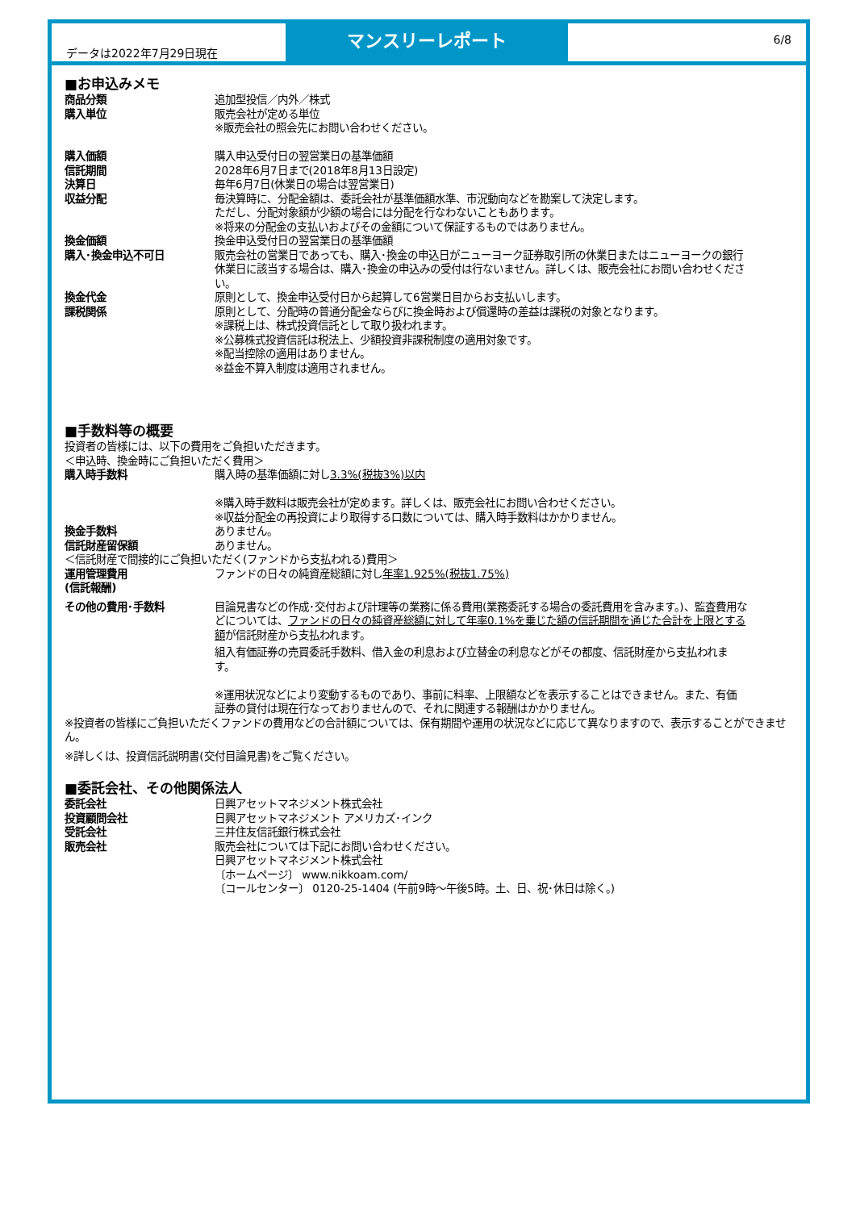データは2022年7月29日現在
マンスリーレポート
6/8
■お申込みメモ
| 商品分類 | 追加型投信／内外／株式 |
| 購入単位 | 販売会社が定める単位 ※販売会社の照会先にお問い合わせください。 |
| 購入価額 | 購入申込受付日の翌営業日の基準価額 |
| 信託期間 | 2028年6月7日まで(2018年8月13日設定) |
| 決算日 | 毎年6月7日(休業日の場合は翌営業日) |
| 収益分配 | 毎決算時に、分配金額は、委託会社が基準価額水準、市況動向などを勘案して決定します。 ただし、分配対象額が少額の場合には分配を行なわないこともあります。 ※将来の分配金の支払いおよびその金額について保証するものではありません。 |
| 換金価額 | 換金申込受付日の翌営業日の基準価額 |
| 購入･換金申込不可日 | 販売会社の営業日であっても、購入･換金の申込日がニューヨーク証券取引所の休業日またはニューヨークの銀行休業日に該当する場合は、購入･換金の申込みの受付は行ないません。詳しくは、販売会社にお問い合わせください。 |
| 換金代金 | 原則として、換金申込受付日から起算して6営業日目からお支払いします。 |
| 課税関係 | 原則として、分配時の普通分配金ならびに換金時および償還時の差益は課税の対象となります。 ※課税上は、株式投資信託として取り扱われます。 ※公募株式投資信託は税法上、少額投資非課税制度の適用対象です。 ※配当控除の適用はありません。 ※益金不算入制度は適用されません。 |
■手数料等の概要
投資者の皆様には、以下の費用をご負担いただきます。
＜申込時、換金時にご負担いただく費用＞
| 購入時手数料 | 購入時の基準価額に対し 3.3%(税抜3%)以内 ※購入時手数料は販売会社が定めます。詳しくは、販売会社にお問い合わせください。 ※収益分配金の再投資により取得する口数については、購入時手数料はかかりません。 |
| 換金手数料 | ありません。 |
| 信託財産留保額 | ありません。 |
＜信託財産で間接的にご負担いただく(ファンドから支払われる)費用＞
| 運用管理費用 (信託報酬) | ファンドの日々の純資産総額に対し 年率1.925%(税抜1.75%) |
| その他の費用･手数料 | 目論見書などの作成･交付および計理等の業務に係る費用(業務委託する場合の委託費用を含みます。)、監査費用などについては、 ファンドの日々の純資産総額に対して年率0.1%を乗じた額の信託期間を通じた合計を上限とする額 が信託財産から支払われます。 組入有価証券の売買委託手数料、借入金の利息および立替金の利息などがその都度、信託財産から支払われます。 ※運用状況などにより変動するものであり、事前に料率、上限額などを表示することはできません。また、有価証券の貸付は現在行なっておりませんので、それに関連する報酬はかかりません。 |
※投資者の皆様にご負担いただくファンドの費用などの合計額については、保有期間や運用の状況などに応じて異なりますので、表示することができません。
※詳しくは、投資信託説明書(交付目論見書)をご覧ください。
■委託会社、その他関係法人
| 委託会社 | 日興アセットマネジメント株式会社 |
| 投資顧問会社 | 日興アセットマネジメント アメリカズ･インク |
| 受託会社 | 三井住友信託銀行株式会社 |
| 販売会社 | 販売会社については下記にお問い合わせください。 日興アセットマネジメント株式会社 〔ホームページ〕 www.nikkoam.com/ 〔コールセンター〕 0120-25-1404 (午前9時～午後5時。土、日、祝･休日は除く。) |